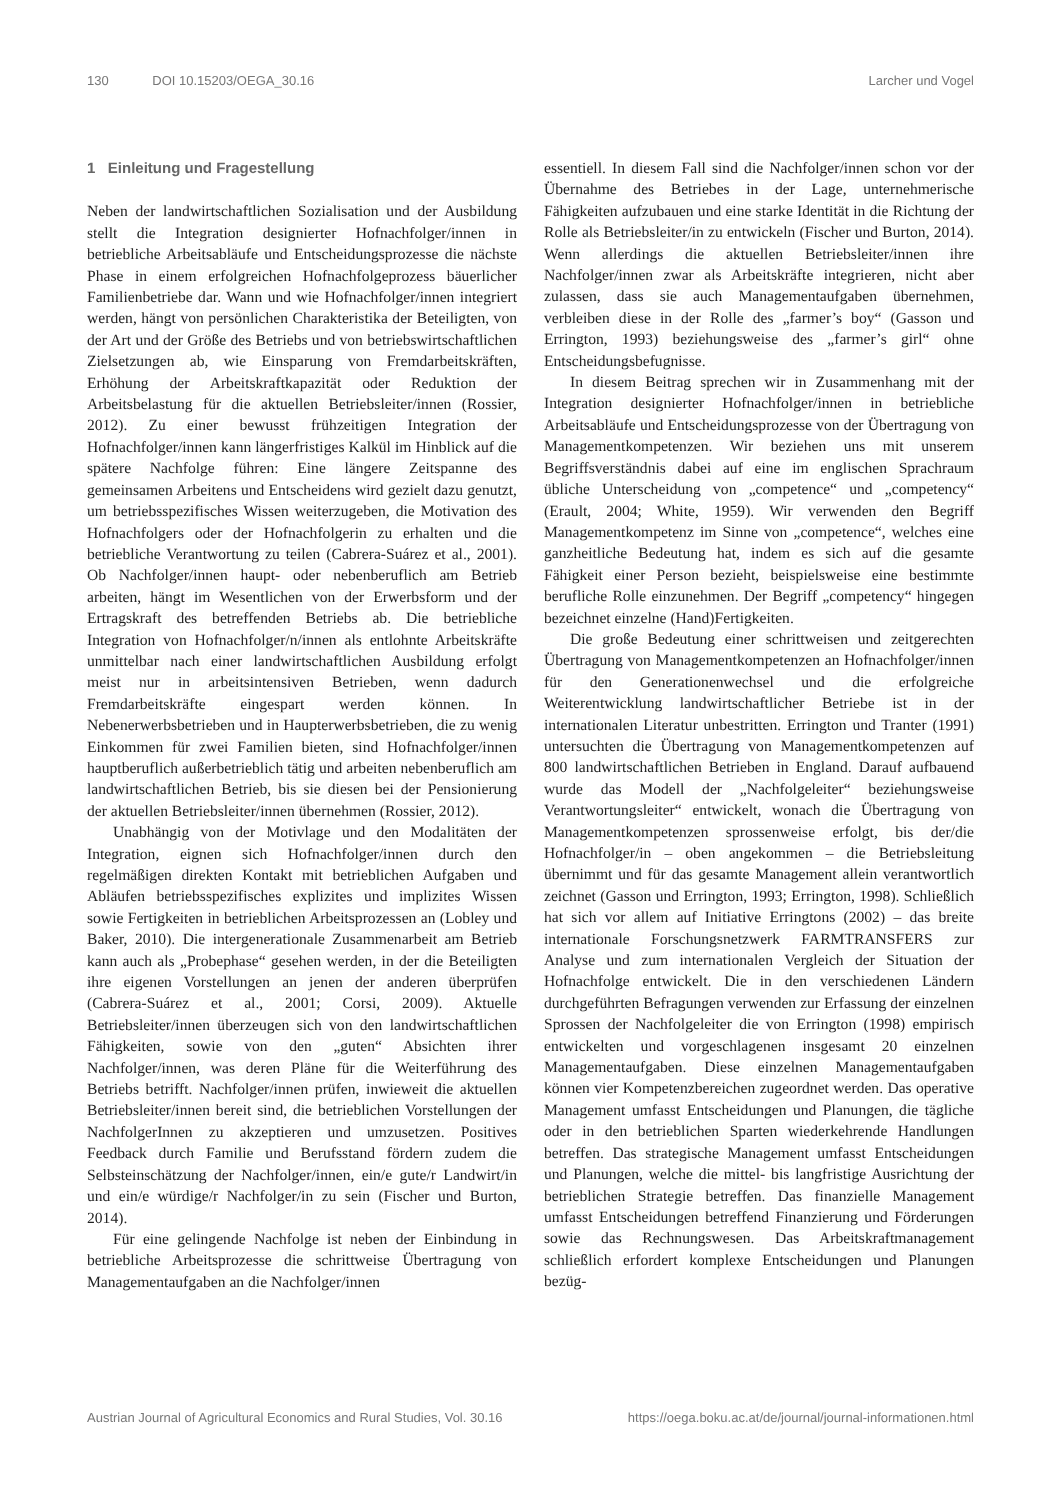130 DOI 10.15203/OEGA_30.16 Larcher und Vogel
1 Einleitung und Fragestellung
Neben der landwirtschaftlichen Sozialisation und der Ausbildung stellt die Integration designierter Hofnachfolger/innen in betriebliche Arbeitsabläufe und Entscheidungsprozesse die nächste Phase in einem erfolgreichen Hofnachfolgeprozess bäuerlicher Familienbetriebe dar. Wann und wie Hofnachfolger/innen integriert werden, hängt von persönlichen Charakteristika der Beteiligten, von der Art und der Größe des Betriebs und von betriebswirtschaftlichen Zielsetzungen ab, wie Einsparung von Fremdarbeitskräften, Erhöhung der Arbeitskraftkapazität oder Reduktion der Arbeitsbelastung für die aktuellen Betriebsleiter/innen (Rossier, 2012). Zu einer bewusst frühzeitigen Integration der Hofnachfolger/innen kann längerfristiges Kalkül im Hinblick auf die spätere Nachfolge führen: Eine längere Zeitspanne des gemeinsamen Arbeitens und Entscheidens wird gezielt dazu genutzt, um betriebsspezifisches Wissen weiterzugeben, die Motivation des Hofnachfolgers oder der Hofnachfolgerin zu erhalten und die betriebliche Verantwortung zu teilen (Cabrera-Suárez et al., 2001). Ob Nachfolger/innen haupt- oder nebenberuflich am Betrieb arbeiten, hängt im Wesentlichen von der Erwerbsform und der Ertragskraft des betreffenden Betriebs ab. Die betriebliche Integration von Hofnachfolger/n/innen als entlohnte Arbeitskräfte unmittelbar nach einer landwirtschaftlichen Ausbildung erfolgt meist nur in arbeitsintensiven Betrieben, wenn dadurch Fremdarbeitskräfte eingespart werden können. In Nebenerwerbsbetrieben und in Haupterwerbsbetrieben, die zu wenig Einkommen für zwei Familien bieten, sind Hofnachfolger/innen hauptberuflich außerbetrieblich tätig und arbeiten nebenberuflich am landwirtschaftlichen Betrieb, bis sie diesen bei der Pensionierung der aktuellen Betriebsleiter/innen übernehmen (Rossier, 2012).
Unabhängig von der Motivlage und den Modalitäten der Integration, eignen sich Hofnachfolger/innen durch den regelmäßigen direkten Kontakt mit betrieblichen Aufgaben und Abläufen betriebsspezifisches explizites und implizites Wissen sowie Fertigkeiten in betrieblichen Arbeitsprozessen an (Lobley und Baker, 2010). Die intergenerationale Zusammenarbeit am Betrieb kann auch als „Probephase“ gesehen werden, in der die Beteiligten ihre eigenen Vorstellungen an jenen der anderen überprüfen (Cabrera-Suárez et al., 2001; Corsi, 2009). Aktuelle Betriebsleiter/innen überzeugen sich von den landwirtschaftlichen Fähigkeiten, sowie von den „guten“ Absichten ihrer Nachfolger/innen, was deren Pläne für die Weiterführung des Betriebs betrifft. Nachfolger/innen prüfen, inwieweit die aktuellen Betriebsleiter/innen bereit sind, die betrieblichen Vorstellungen der NachfolgerInnen zu akzeptieren und umzusetzen. Positives Feedback durch Familie und Berufsstand fördern zudem die Selbsteinschätzung der Nachfolger/innen, ein/e gute/r Landwirt/in und ein/e würdige/r Nachfolger/in zu sein (Fischer und Burton, 2014).
Für eine gelingende Nachfolge ist neben der Einbindung in betriebliche Arbeitsprozesse die schrittweise Übertragung von Managementaufgaben an die Nachfolger/innen
essentiell. In diesem Fall sind die Nachfolger/innen schon vor der Übernahme des Betriebes in der Lage, unternehmerische Fähigkeiten aufzubauen und eine starke Identität in die Richtung der Rolle als Betriebsleiter/in zu entwickeln (Fischer und Burton, 2014). Wenn allerdings die aktuellen Betriebsleiter/innen ihre Nachfolger/innen zwar als Arbeitskräfte integrieren, nicht aber zulassen, dass sie auch Managementaufgaben übernehmen, verbleiben diese in der Rolle des „farmer’s boy“ (Gasson und Errington, 1993) beziehungsweise des „farmer’s girl“ ohne Entscheidungsbefugnisse.
In diesem Beitrag sprechen wir in Zusammenhang mit der Integration designierter Hofnachfolger/innen in betriebliche Arbeitsabläufe und Entscheidungsprozesse von der Übertragung von Managementkompetenzen. Wir beziehen uns mit unserem Begriffsverständnis dabei auf eine im englischen Sprachraum übliche Unterscheidung von „competence“ und „competency“ (Erault, 2004; White, 1959). Wir verwenden den Begriff Managementkompetenz im Sinne von „competence“, welches eine ganzheitliche Bedeutung hat, indem es sich auf die gesamte Fähigkeit einer Person bezieht, beispielsweise eine bestimmte berufliche Rolle einzunehmen. Der Begriff „competency“ hingegen bezeichnet einzelne (Hand)Fertigkeiten.
Die große Bedeutung einer schrittweisen und zeitgerechten Übertragung von Managementkompetenzen an Hofnachfolger/innen für den Generationenwechsel und die erfolgreiche Weiterentwicklung landwirtschaftlicher Betriebe ist in der internationalen Literatur unbestritten. Errington und Tranter (1991) untersuchten die Übertragung von Managementkompetenzen auf 800 landwirtschaftlichen Betrieben in England. Darauf aufbauend wurde das Modell der „Nachfolgeleiter“ beziehungsweise Verantwortungsleiter“ entwickelt, wonach die Übertragung von Managementkompetenzen sprossenweise erfolgt, bis der/die Hofnachfolger/in – oben angekommen – die Betriebsleitung übernimmt und für das gesamte Management allein verantwortlich zeichnet (Gasson und Errington, 1993; Errington, 1998). Schließlich hat sich vor allem auf Initiative Erringtons (2002) – das breite internationale Forschungsnetzwerk FARMTRANSFERS zur Analyse und zum internationalen Vergleich der Situation der Hofnachfolge entwickelt. Die in den verschiedenen Ländern durchgeführten Befragungen verwenden zur Erfassung der einzelnen Sprossen der Nachfolgeleiter die von Errington (1998) empirisch entwickelten und vorgeschlagenen insgesamt 20 einzelnen Managementaufgaben. Diese einzelnen Managementaufgaben können vier Kompetenzbereichen zugeordnet werden. Das operative Management umfasst Entscheidungen und Planungen, die tägliche oder in den betrieblichen Sparten wiederkehrende Handlungen betreffen. Das strategische Management umfasst Entscheidungen und Planungen, welche die mittel- bis langfristige Ausrichtung der betrieblichen Strategie betreffen. Das finanzielle Management umfasst Entscheidungen betreffend Finanzierung und Förderungen sowie das Rechnungswesen. Das Arbeitskraftmanagement schließlich erfordert komplexe Entscheidungen und Planungen bezüg-
Austrian Journal of Agricultural Economics and Rural Studies, Vol. 30.16 https://oega.boku.ac.at/de/journal/journal-informationen.html